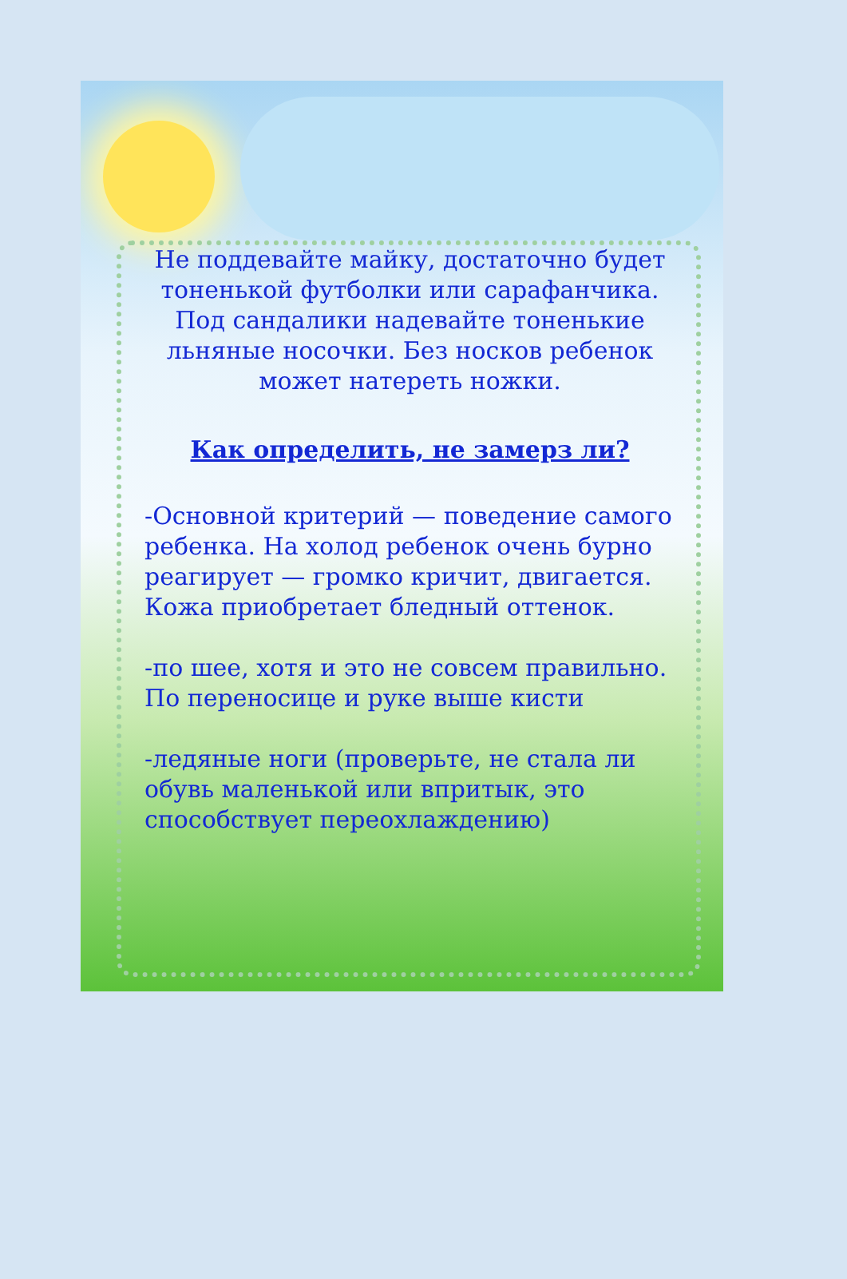Не поддевайте майку, достаточно будет тоненькой футболки или сарафанчика. Под сандалики надевайте тоненькие льняные носочки. Без носков ребенок может натереть ножки.
Как определить, не замерз ли?
-Основной критерий — поведение самого ребенка. На холод ребенок очень бурно реагирует — громко кричит, двигается. Кожа приобретает бледный оттенок.
-по шее, хотя и это не совсем правильно. По переносице и руке выше кисти
-ледяные ноги (проверьте, не стала ли обувь маленькой или впритык, это способствует переохлаждению)